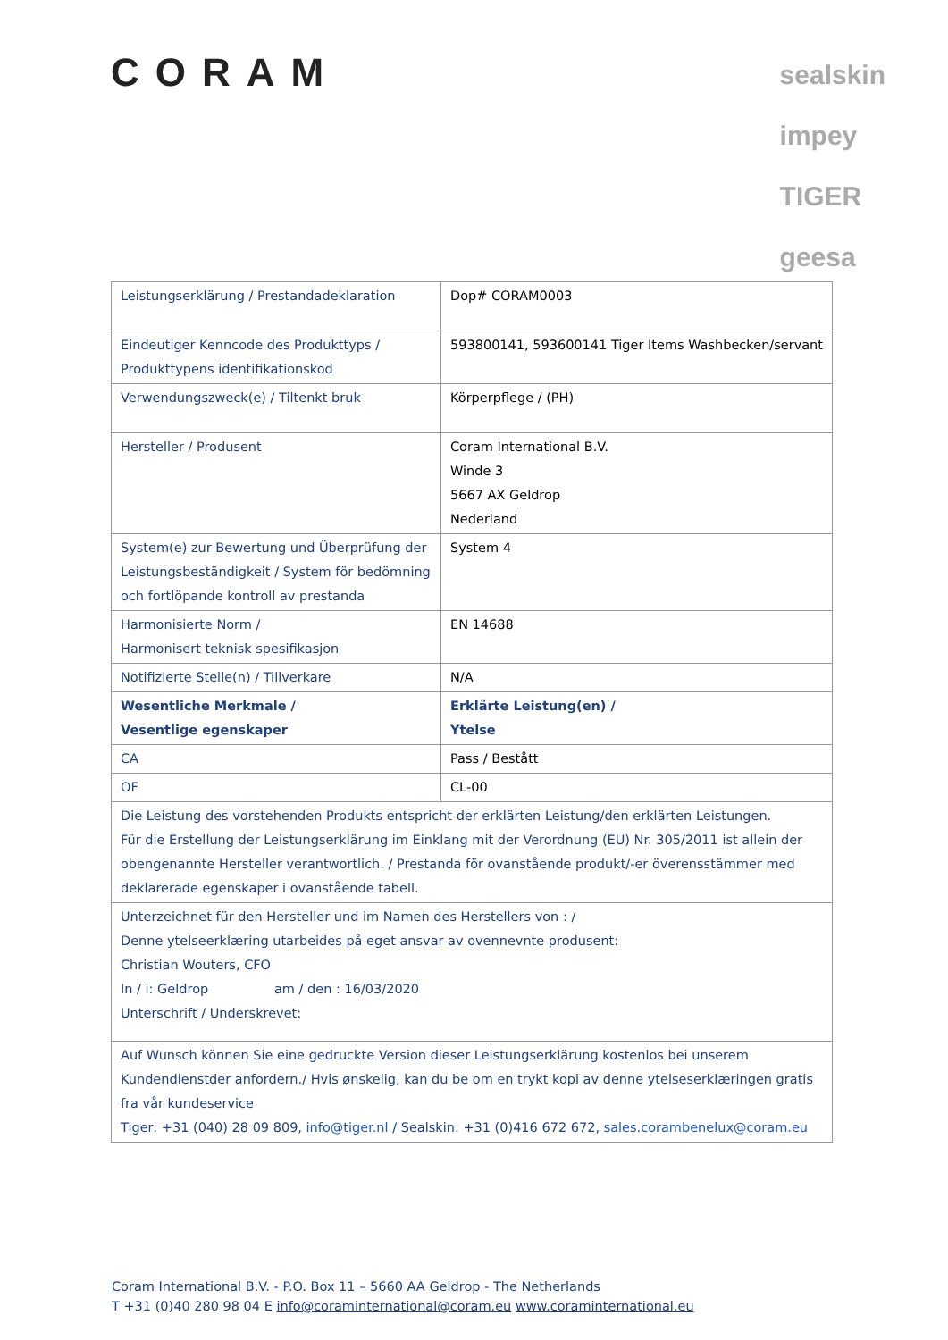CORAM
sealskin
impey
TIGER
geesa
| Leistungserklärung / Prestandadeklaration | Dop# CORAM0003 |
| Eindeutiger Kenncode des Produkttyps / Produkttypens identifikationskod | 593800141, 593600141 Tiger Items Washbecken/servant |
| Verwendungszweck(e) / Tiltenkt bruk | Körperpflege / (PH) |
| Hersteller / Produsent | Coram International B.V. Winde 3 5667 AX Geldrop Nederland |
| System(e) zur Bewertung und Überprüfung der Leistungsbeständigkeit / System för bedömning och fortlöpande kontroll av prestanda | System 4 |
| Harmonisierte Norm / Harmonisert teknisk spesifikasjon | EN 14688 |
| Notifizierte Stelle(n) / Tillverkare | N/A |
| Wesentliche Merkmale / Vesentlige egenskaper | Erklärte Leistung(en) / Ytelse |
| CA | Pass / Bestått |
| OF | CL-00 |
| Die Leistung des vorstehenden Produkts entspricht der erklärten Leistung/den erklärten Leistungen. Für die Erstellung der Leistungserklärung im Einklang mit der Verordnung (EU) Nr. 305/2011 ist allein der obengenannte Hersteller verantwortlich. / Prestanda för ovanstående produkt/-er överensstämmer med deklarerade egenskaper i ovanstående tabell. | |
| Unterzeichnet für den Hersteller und im Namen des Herstellers von : / Denne ytelseerklæring utarbeides på eget ansvar av ovennevnte produsent: Christian Wouters, CFO In / i: Geldrop am / den : 16/03/2020 Unterschrift / Underskrevet: | |
| Auf Wunsch können Sie eine gedruckte Version dieser Leistungserklärung kostenlos bei unserem Kundendienstder anfordern./ Hvis ønskelig, kan du be om en trykt kopi av denne ytelseserklæringen gratis fra vår kundeservice Tiger: +31 (040) 28 09 809, info@tiger.nl / Sealskin: +31 (0)416 672 672, sales.corambenelux@coram.eu | |
Coram International B.V. - P.O. Box 11 – 5660 AA Geldrop - The Netherlands
T +31 (0)40 280 98 04 E info@coraminternational@coram.eu www.coraminternational.eu